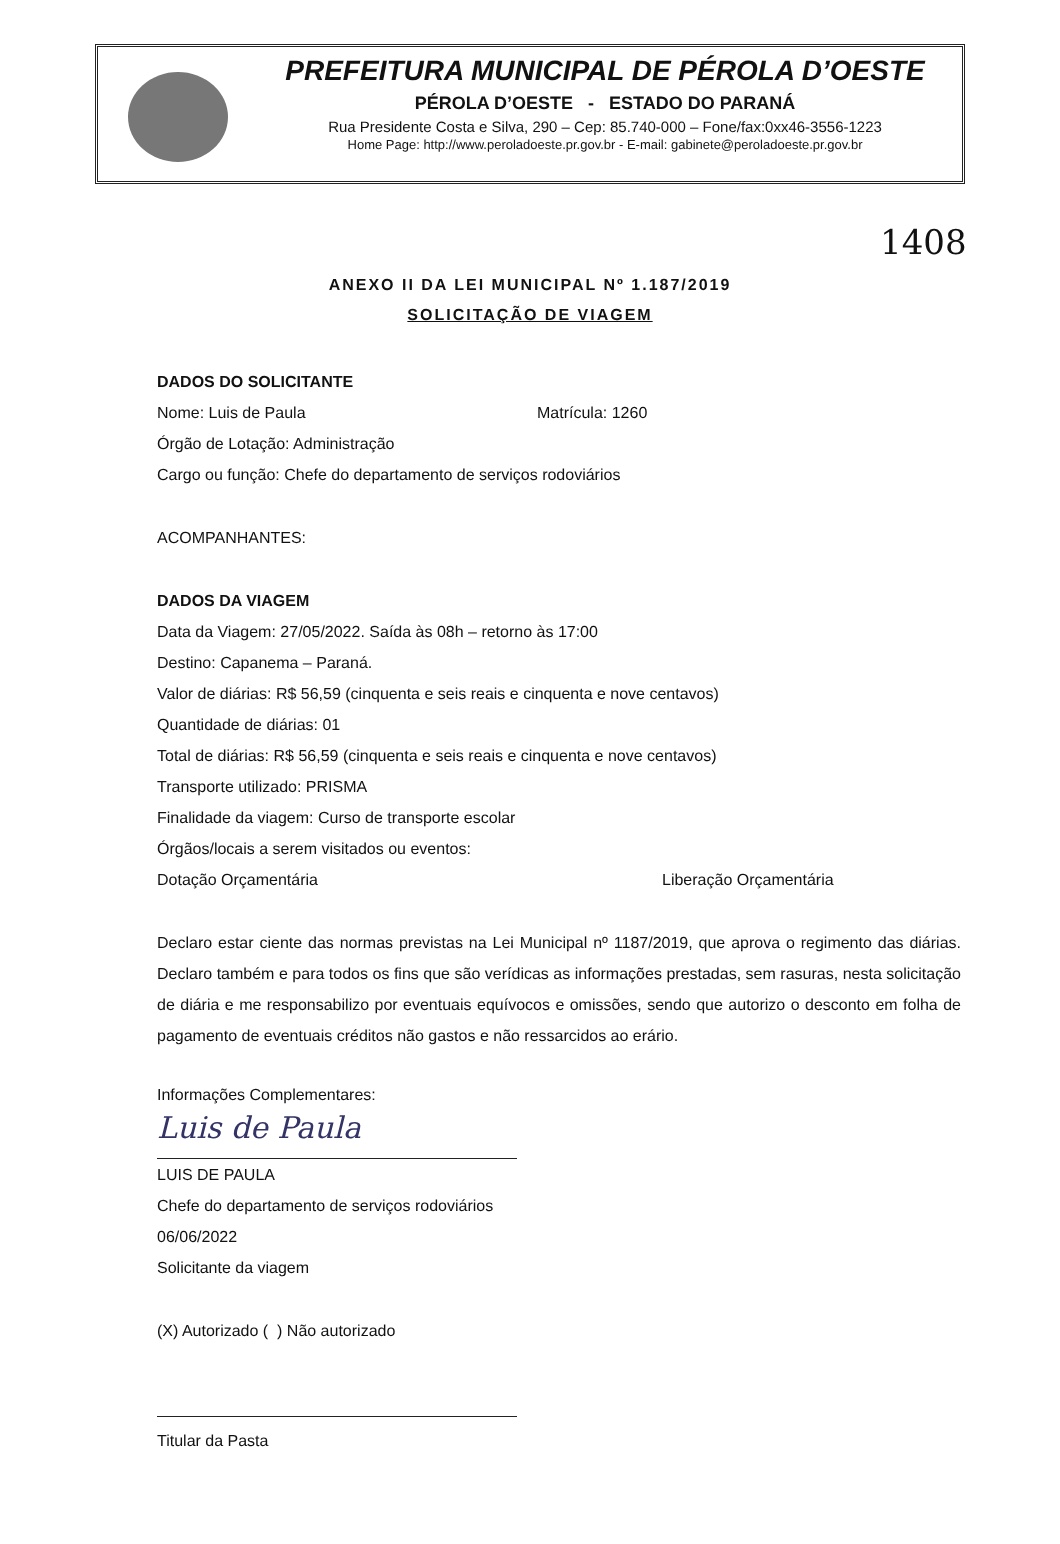PREFEITURA MUNICIPAL DE PÉROLA D’OESTE
PÉROLA D’OESTE - ESTADO DO PARANÁ
Rua Presidente Costa e Silva, 290 – Cep: 85.740-000 – Fone/fax:0xx46-3556-1223
Home Page: http://www.peroladoeste.pr.gov.br - E-mail: gabinete@peroladoeste.pr.gov.br
1408
ANEXO II DA LEI MUNICIPAL Nº 1.187/2019
SOLICITAÇÃO DE VIAGEM
DADOS DO SOLICITANTE
Nome: Luis de Paula Matrícula: 1260
Órgão de Lotação: Administração
Cargo ou função: Chefe do departamento de serviços rodoviários
ACOMPANHANTES:
DADOS DA VIAGEM
Data da Viagem: 27/05/2022. Saída às 08h – retorno às 17:00
Destino: Capanema – Paraná.
Valor de diárias: R$ 56,59 (cinquenta e seis reais e cinquenta e nove centavos)
Quantidade de diárias: 01
Total de diárias: R$ 56,59 (cinquenta e seis reais e cinquenta e nove centavos)
Transporte utilizado: PRISMA
Finalidade da viagem: Curso de transporte escolar
Órgãos/locais a serem visitados ou eventos:
Dotação Orçamentária Liberação Orçamentária
Declaro estar ciente das normas previstas na Lei Municipal nº 1187/2019, que aprova o regimento das diárias. Declaro também e para todos os fins que são verídicas as informações prestadas, sem rasuras, nesta solicitação de diária e me responsabilizo por eventuais equívocos e omissões, sendo que autorizo o desconto em folha de pagamento de eventuais créditos não gastos e não ressarcidos ao erário.
Informações Complementares:
Luis de Paula
LUIS DE PAULA
Chefe do departamento de serviços rodoviários
06/06/2022
Solicitante da viagem
(X) Autorizado ( ) Não autorizado
Titular da Pasta